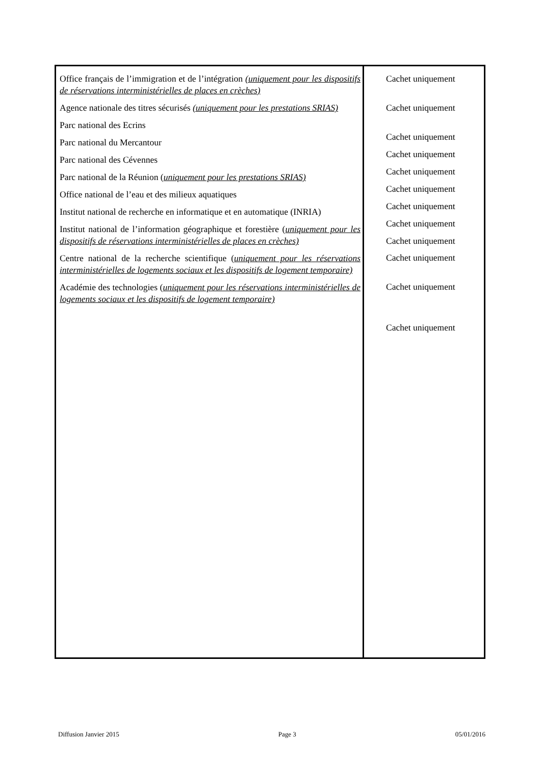Office français de l’immigration et de l’intégration (uniquement pour les dispositifs de réservations interministérielles de places en crèches)
Agence nationale des titres sécurisés (uniquement pour les prestations SRIAS)
Parc national des Ecrins
Parc national du Mercantour
Parc national des Cévennes
Parc national de la Réunion (uniquement pour les prestations SRIAS)
Office national de l’eau et des milieux aquatiques
Institut national de recherche en informatique et en automatique (INRIA)
Institut national de l’information géographique et forestière (uniquement pour les dispositifs de réservations interministérielles de places en crèches)
Centre national de la recherche scientifique (uniquement pour les réservations interministérielles de logements sociaux et les dispositifs de logement temporaire)
Académie des technologies (uniquement pour les réservations interministérielles de logements sociaux et les dispositifs de logement temporaire)
Cachet uniquement
Cachet uniquement
Cachet uniquement
Cachet uniquement
Cachet uniquement
Cachet uniquement
Cachet uniquement
Cachet uniquement
Cachet uniquement
Cachet uniquement
Cachet uniquement
Cachet uniquement
Diffusion Janvier 2015 Page 3 05/01/2016